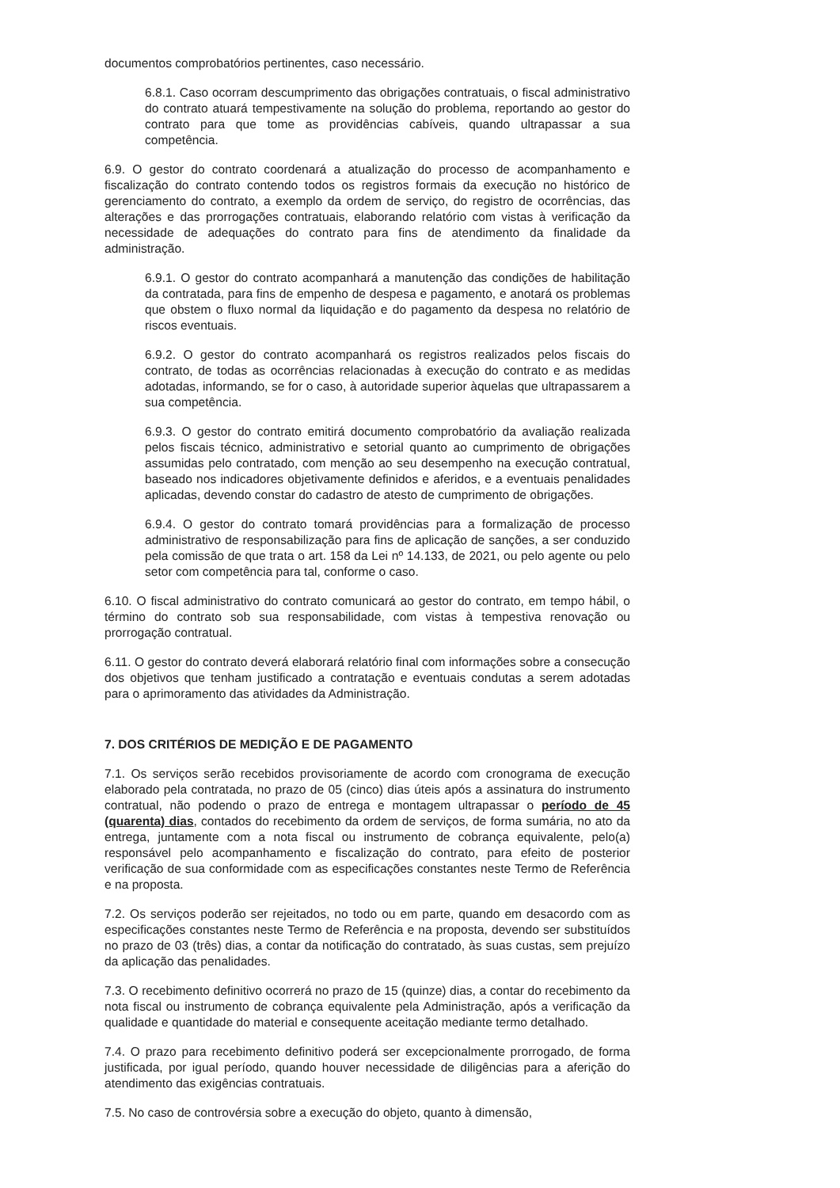documentos comprobatórios pertinentes, caso necessário.
6.8.1. Caso ocorram descumprimento das obrigações contratuais, o fiscal administrativo do contrato atuará tempestivamente na solução do problema, reportando ao gestor do contrato para que tome as providências cabíveis, quando ultrapassar a sua competência.
6.9. O gestor do contrato coordenará a atualização do processo de acompanhamento e fiscalização do contrato contendo todos os registros formais da execução no histórico de gerenciamento do contrato, a exemplo da ordem de serviço, do registro de ocorrências, das alterações e das prorrogações contratuais, elaborando relatório com vistas à verificação da necessidade de adequações do contrato para fins de atendimento da finalidade da administração.
6.9.1. O gestor do contrato acompanhará a manutenção das condições de habilitação da contratada, para fins de empenho de despesa e pagamento, e anotará os problemas que obstem o fluxo normal da liquidação e do pagamento da despesa no relatório de riscos eventuais.
6.9.2. O gestor do contrato acompanhará os registros realizados pelos fiscais do contrato, de todas as ocorrências relacionadas à execução do contrato e as medidas adotadas, informando, se for o caso, à autoridade superior àquelas que ultrapassarem a sua competência.
6.9.3. O gestor do contrato emitirá documento comprobatório da avaliação realizada pelos fiscais técnico, administrativo e setorial quanto ao cumprimento de obrigações assumidas pelo contratado, com menção ao seu desempenho na execução contratual, baseado nos indicadores objetivamente definidos e aferidos, e a eventuais penalidades aplicadas, devendo constar do cadastro de atesto de cumprimento de obrigações.
6.9.4. O gestor do contrato tomará providências para a formalização de processo administrativo de responsabilização para fins de aplicação de sanções, a ser conduzido pela comissão de que trata o art. 158 da Lei nº 14.133, de 2021, ou pelo agente ou pelo setor com competência para tal, conforme o caso.
6.10. O fiscal administrativo do contrato comunicará ao gestor do contrato, em tempo hábil, o término do contrato sob sua responsabilidade, com vistas à tempestiva renovação ou prorrogação contratual.
6.11. O gestor do contrato deverá elaborará relatório final com informações sobre a consecução dos objetivos que tenham justificado a contratação e eventuais condutas a serem adotadas para o aprimoramento das atividades da Administração.
7. DOS CRITÉRIOS DE MEDIÇÃO E DE PAGAMENTO
7.1. Os serviços serão recebidos provisoriamente de acordo com cronograma de execução elaborado pela contratada, no prazo de 05 (cinco) dias úteis após a assinatura do instrumento contratual, não podendo o prazo de entrega e montagem ultrapassar o período de 45 (quarenta) dias, contados do recebimento da ordem de serviços, de forma sumária, no ato da entrega, juntamente com a nota fiscal ou instrumento de cobrança equivalente, pelo(a) responsável pelo acompanhamento e fiscalização do contrato, para efeito de posterior verificação de sua conformidade com as especificações constantes neste Termo de Referência e na proposta.
7.2. Os serviços poderão ser rejeitados, no todo ou em parte, quando em desacordo com as especificações constantes neste Termo de Referência e na proposta, devendo ser substituídos no prazo de 03 (três) dias, a contar da notificação do contratado, às suas custas, sem prejuízo da aplicação das penalidades.
7.3. O recebimento definitivo ocorrerá no prazo de 15 (quinze) dias, a contar do recebimento da nota fiscal ou instrumento de cobrança equivalente pela Administração, após a verificação da qualidade e quantidade do material e consequente aceitação mediante termo detalhado.
7.4. O prazo para recebimento definitivo poderá ser excepcionalmente prorrogado, de forma justificada, por igual período, quando houver necessidade de diligências para a aferição do atendimento das exigências contratuais.
7.5. No caso de controvérsia sobre a execução do objeto, quanto à dimensão,